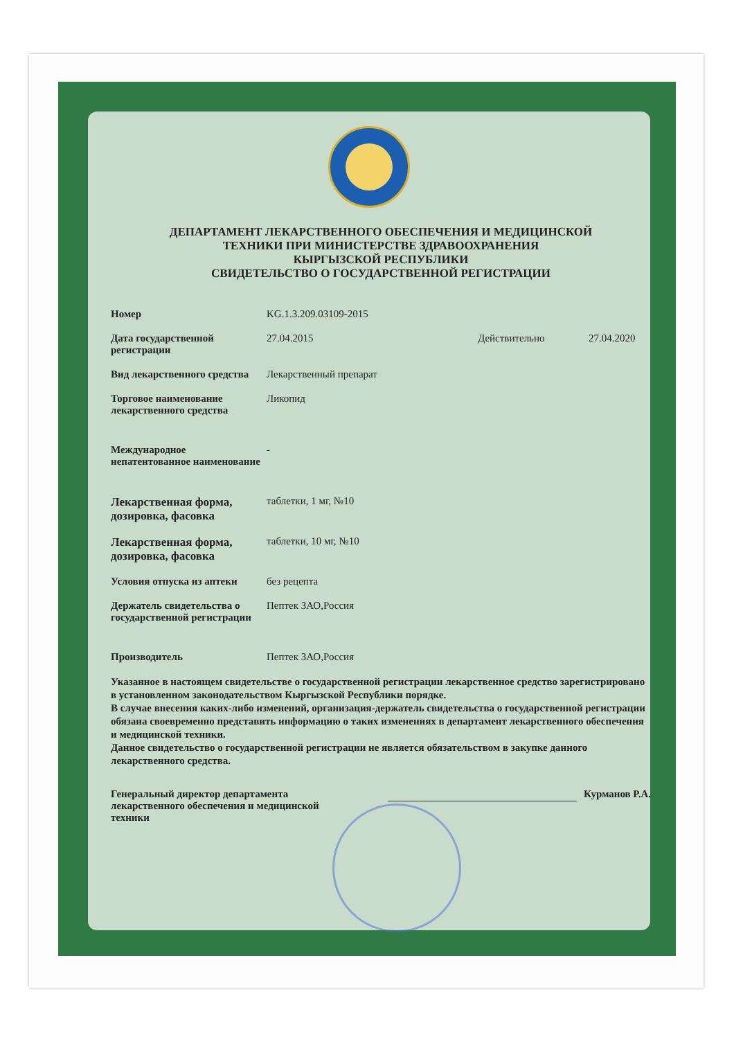ДЕПАРТАМЕНТ ЛЕКАРСТВЕННОГО ОБЕСПЕЧЕНИЯ И МЕДИЦИНСКОЙ
ТЕХНИКИ ПРИ МИНИСТЕРСТВЕ ЗДРАВООХРАНЕНИЯ
КЫРГЫЗСКОЙ РЕСПУБЛИКИ
СВИДЕТЕЛЬСТВО О ГОСУДАРСТВЕННОЙ РЕГИСТРАЦИИ
Номер KG.1.3.209.03109-2015
Дата государственной регистрации
27.04.2015 Действительно 27.04.2020
Вид лекарственного средства
Лекарственный препарат
Торговое наименование лекарственного средства
Ликопид
Международное непатентованное наименование
-
Лекарственная форма, дозировка, фасовка
таблетки, 1 мг, №10
Лекарственная форма, дозировка, фасовка
таблетки, 10 мг, №10
Условия отпуска из аптеки без рецепта
Держатель свидетельства о государственной регистрации
Пептек ЗАО,Россия
Производитель Пептек ЗАО,Россия
Указанное в настоящем свидетельстве о государственной регистрации лекарственное средство зарегистрировано в установленном законодательством Кыргызской Республики порядке.
В случае внесения каких-либо изменений, организация-держатель свидетельства о государственной регистрации обязана своевременно представить информацию о таких изменениях в департамент лекарственного обеспечения и медицинской техники.
Данное свидетельство о государственной регистрации не является обязательством в закупке данного лекарственного средства.
Генеральный директор департамента лекарственного обеспечения и медицинской техники
Курманов Р.А.